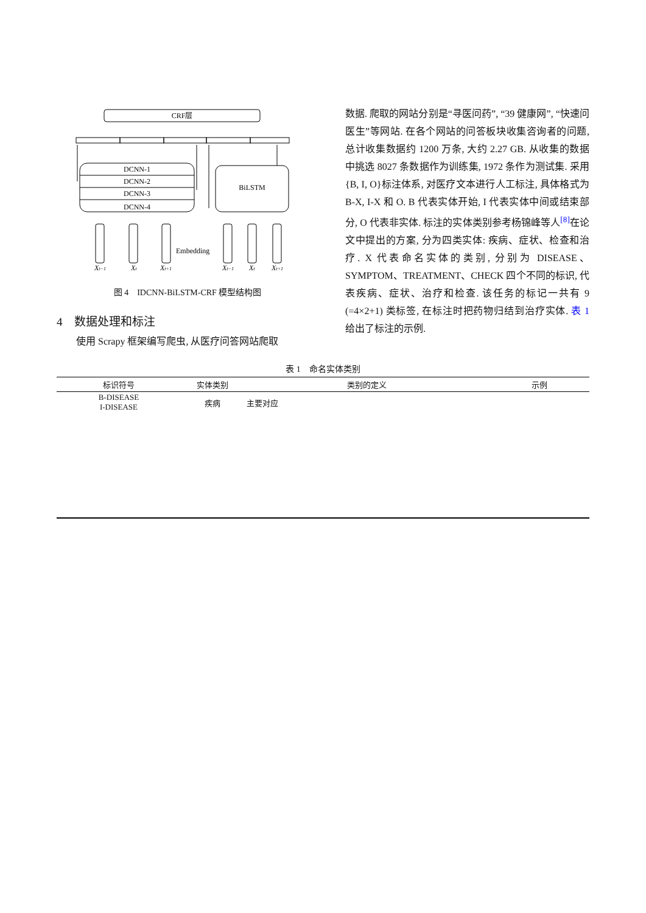CRF层
DCNN-1
DCNN-2
DCNN-3
DCNN-4
BiLSTM
Embedding
Xt−1
Xt
Xt+1
Xt−1
Xt
Xt+1
图 4　IDCNN-BiLSTM-CRF 模型结构图
4　数据处理和标注
使用 Scrapy 框架编写爬虫, 从医疗问答网站爬取
数据. 爬取的网站分别是“寻医问药”, “39 健康网”, “快速问医生”等网站. 在各个网站的问答板块收集咨询者的问题, 总计收集数据约 1200 万条, 大约 2.27 GB. 从收集的数据中挑选 8027 条数据作为训练集, 1972 条作为测试集. 采用{B, I, O}标注体系, 对医疗文本进行人工标注, 具体格式为 B-X, I-X 和 O. B 代表实体开始, I 代表实体中间或结束部分, O 代表非实体. 标注的实体类别参考杨锦峰等人<sup>[8]</sup>在论文中提出的方案, 分为四类实体: 疾病、症状、检查和治疗. X 代表命名实体的类别, 分别为 DISEASE、SYMPTOM、TREATMENT、CHECK 四个不同的标识, 代表疾病、症状、治疗和检查. 该任务的标记一共有 9 (=4×2+1) 类标签, 在标注时把药物归结到治疗实体. 表 1 给出了标注的示例.
表 1　命名实体类别
| 标识符号 | 实体类别 | 类别的定义 | 示例 |
| --- | --- | --- | --- |
| B-DISEASE I-DISEASE | 疾病 | 主要对应 | |